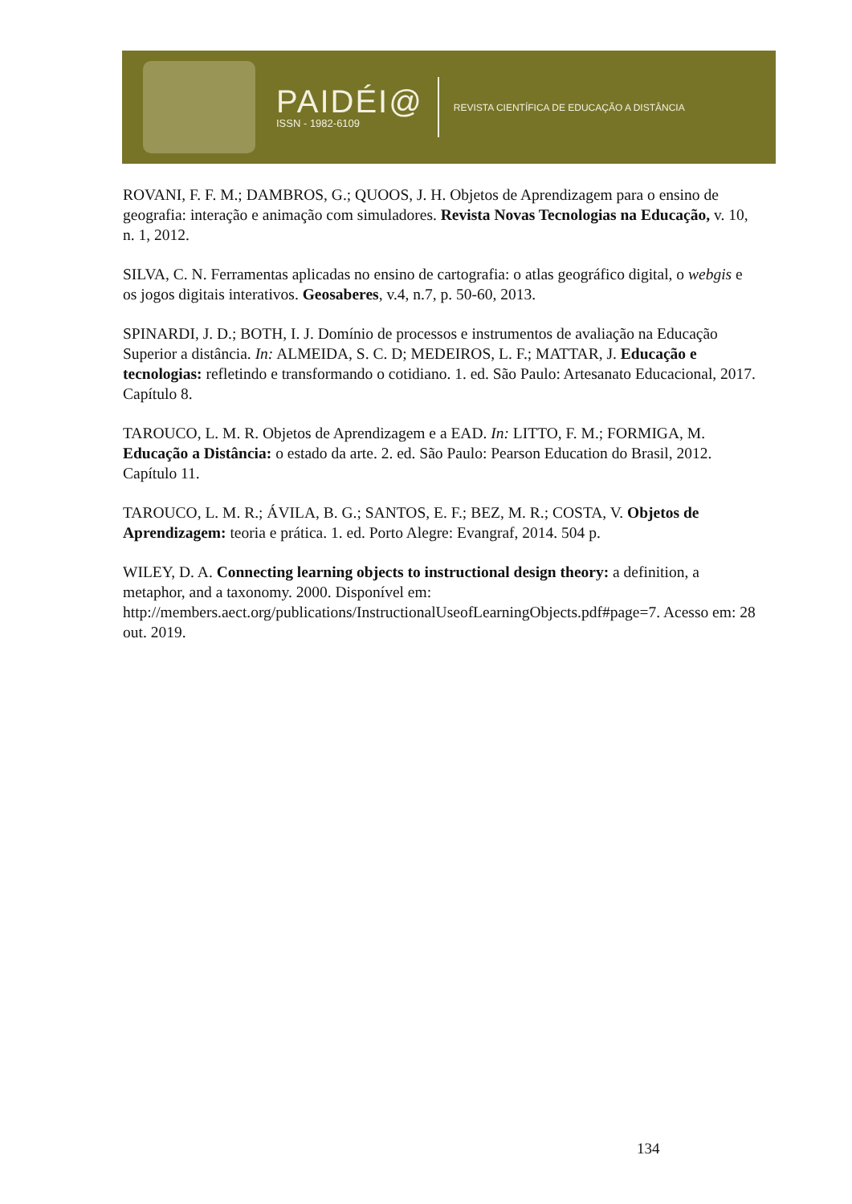PAIDÉI@
ISSN - 1982-6109
REVISTA CIENTÍFICA DE EDUCAÇÃO A DISTÂNCIA
ROVANI, F. F. M.; DAMBROS, G.; QUOOS, J. H. Objetos de Aprendizagem para o ensino de geografia: interação e animação com simuladores. Revista Novas Tecnologias na Educação, v. 10, n. 1, 2012.
SILVA, C. N. Ferramentas aplicadas no ensino de cartografia: o atlas geográfico digital, o webgis e os jogos digitais interativos. Geosaberes, v.4, n.7, p. 50-60, 2013.
SPINARDI, J. D.; BOTH, I. J. Domínio de processos e instrumentos de avaliação na Educação Superior a distância. In: ALMEIDA, S. C. D; MEDEIROS, L. F.; MATTAR, J. Educação e tecnologias: refletindo e transformando o cotidiano. 1. ed. São Paulo: Artesanato Educacional, 2017. Capítulo 8.
TAROUCO, L. M. R. Objetos de Aprendizagem e a EAD. In: LITTO, F. M.; FORMIGA, M. Educação a Distância: o estado da arte. 2. ed. São Paulo: Pearson Education do Brasil, 2012. Capítulo 11.
TAROUCO, L. M. R.; ÁVILA, B. G.; SANTOS, E. F.; BEZ, M. R.; COSTA, V. Objetos de Aprendizagem: teoria e prática. 1. ed. Porto Alegre: Evangraf, 2014. 504 p.
WILEY, D. A. Connecting learning objects to instructional design theory: a definition, a metaphor, and a taxonomy. 2000. Disponível em: http://members.aect.org/publications/InstructionalUseofLearningObjects.pdf#page=7. Acesso em: 28 out. 2019.
134